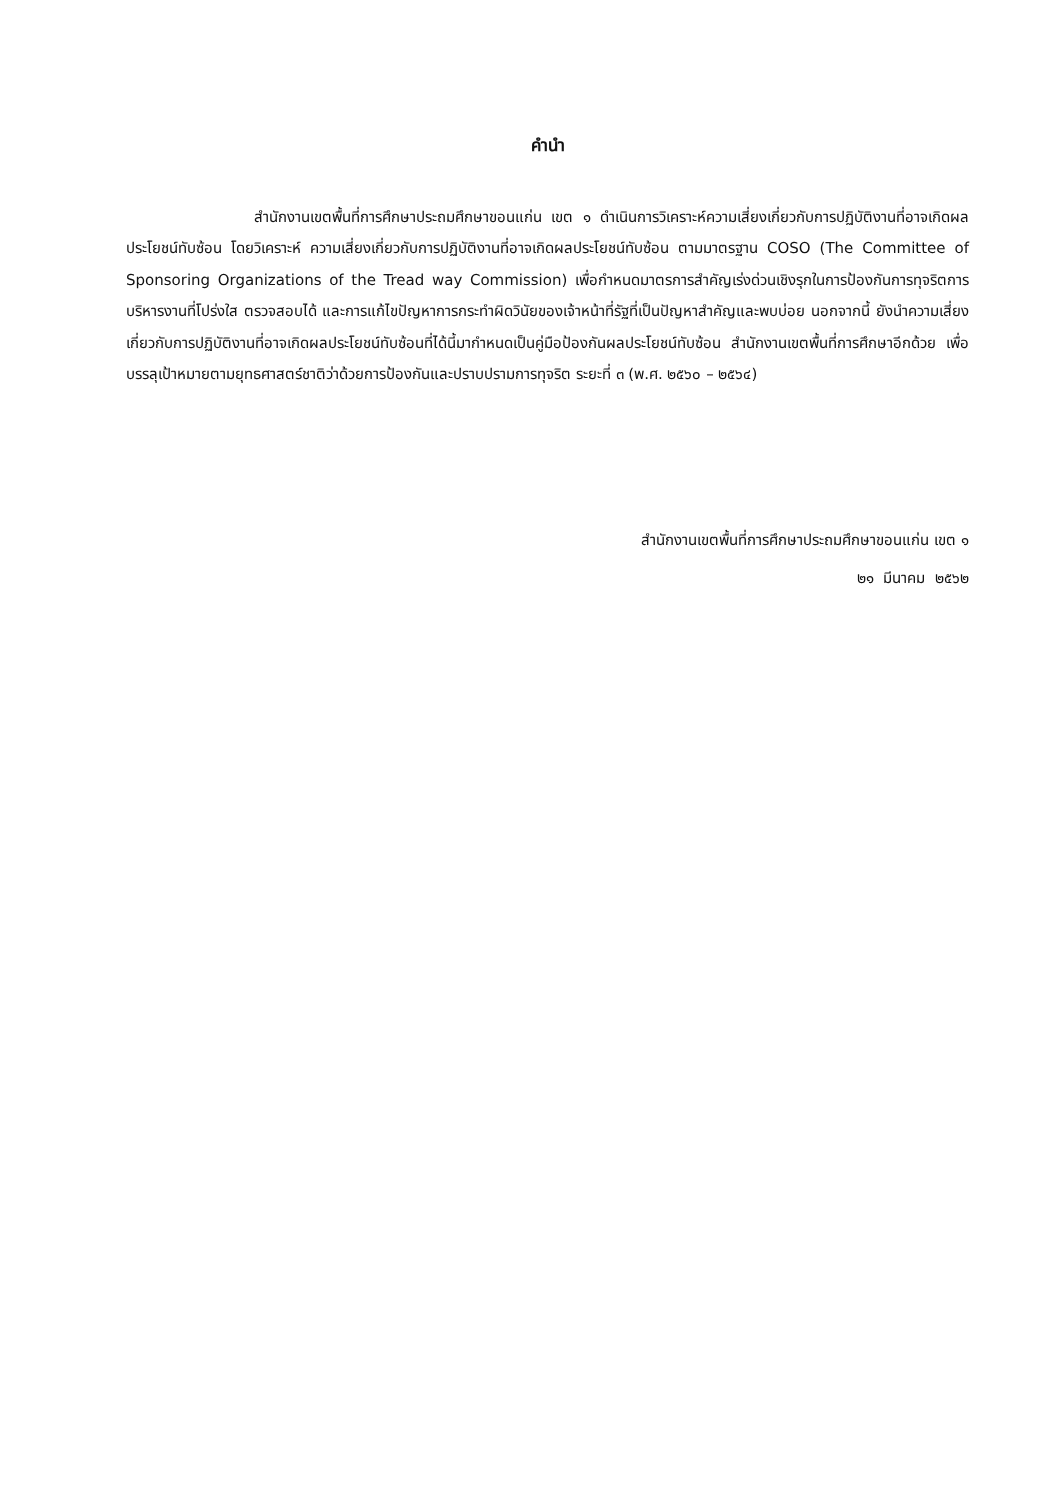คำนำ
สำนักงานเขตพื้นที่การศึกษาประถมศึกษาขอนแก่น เขต ๑ ดำเนินการวิเคราะห์ความเสี่ยงเกี่ยวกับการปฏิบัติงานที่อาจเกิดผลประโยชน์ทับซ้อน โดยวิเคราะห์ ความเสี่ยงเกี่ยวกับการปฏิบัติงานที่อาจเกิดผลประโยชน์ทับซ้อน ตามมาตรฐาน COSO (The Committee of Sponsoring Organizations of the Tread way Commission) เพื่อกำหนดมาตรการสำคัญเร่งด่วนเชิงรุกในการป้องกันการทุจริตการบริหารงานที่โปร่งใส ตรวจสอบได้ และการแก้ไขปัญหาการกระทำผิดวินัยของเจ้าหน้าที่รัฐที่เป็นปัญหาสำคัญและพบบ่อย นอกจากนี้ ยังนำความเสี่ยงเกี่ยวกับการปฏิบัติงานที่อาจเกิดผลประโยชน์ทับซ้อนที่ได้นี้มากำหนดเป็นคู่มือป้องกันผลประโยชน์ทับซ้อน สำนักงานเขตพื้นที่การศึกษาอีกด้วย เพื่อบรรลุเป้าหมายตามยุทธศาสตร์ชาติว่าด้วยการป้องกันและปราบปรามการทุจริต ระยะที่ ๓ (พ.ศ. ๒๕๖๐ – ๒๕๖๔)
สำนักงานเขตพื้นที่การศึกษาประถมศึกษาขอนแก่น เขต ๑
๒๑ มีนาคม ๒๕๖๒